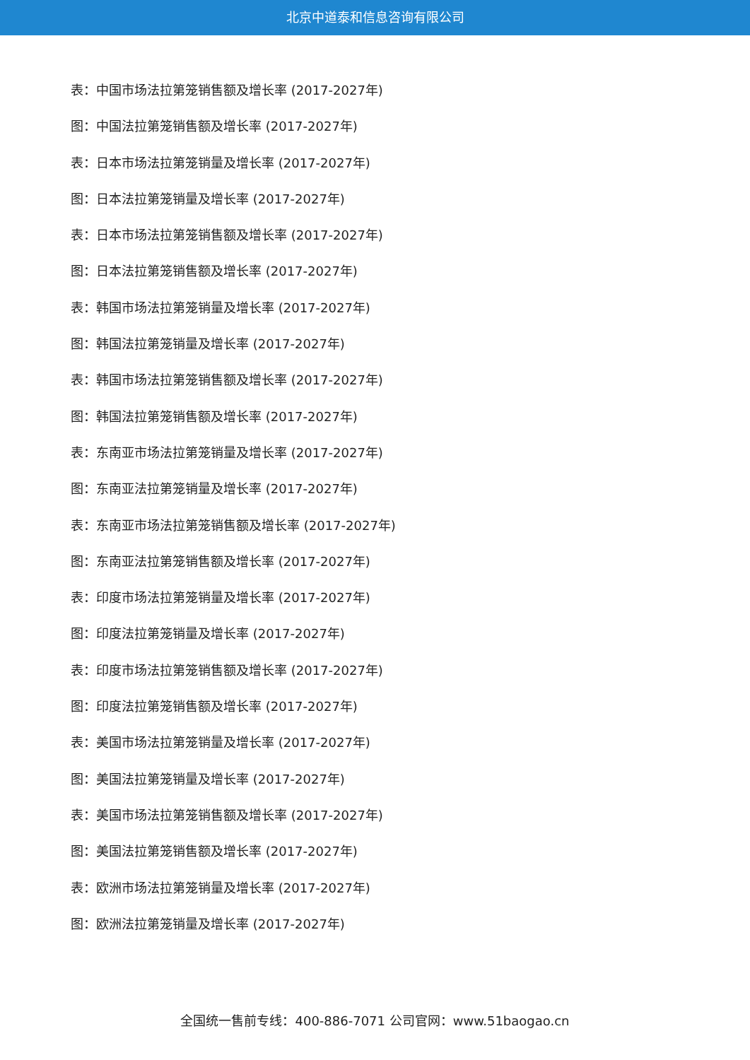北京中道泰和信息咨询有限公司
表：中国市场法拉第笼销售额及增长率 (2017-2027年)
图：中国法拉第笼销售额及增长率 (2017-2027年)
表：日本市场法拉第笼销量及增长率 (2017-2027年)
图：日本法拉第笼销量及增长率 (2017-2027年)
表：日本市场法拉第笼销售额及增长率 (2017-2027年)
图：日本法拉第笼销售额及增长率 (2017-2027年)
表：韩国市场法拉第笼销量及增长率 (2017-2027年)
图：韩国法拉第笼销量及增长率 (2017-2027年)
表：韩国市场法拉第笼销售额及增长率 (2017-2027年)
图：韩国法拉第笼销售额及增长率 (2017-2027年)
表：东南亚市场法拉第笼销量及增长率 (2017-2027年)
图：东南亚法拉第笼销量及增长率 (2017-2027年)
表：东南亚市场法拉第笼销售额及增长率 (2017-2027年)
图：东南亚法拉第笼销售额及增长率 (2017-2027年)
表：印度市场法拉第笼销量及增长率 (2017-2027年)
图：印度法拉第笼销量及增长率 (2017-2027年)
表：印度市场法拉第笼销售额及增长率 (2017-2027年)
图：印度法拉第笼销售额及增长率 (2017-2027年)
表：美国市场法拉第笼销量及增长率 (2017-2027年)
图：美国法拉第笼销量及增长率 (2017-2027年)
表：美国市场法拉第笼销售额及增长率 (2017-2027年)
图：美国法拉第笼销售额及增长率 (2017-2027年)
表：欧洲市场法拉第笼销量及增长率 (2017-2027年)
图：欧洲法拉第笼销量及增长率 (2017-2027年)
全国统一售前专线：400-886-7071 公司官网：www.51baogao.cn